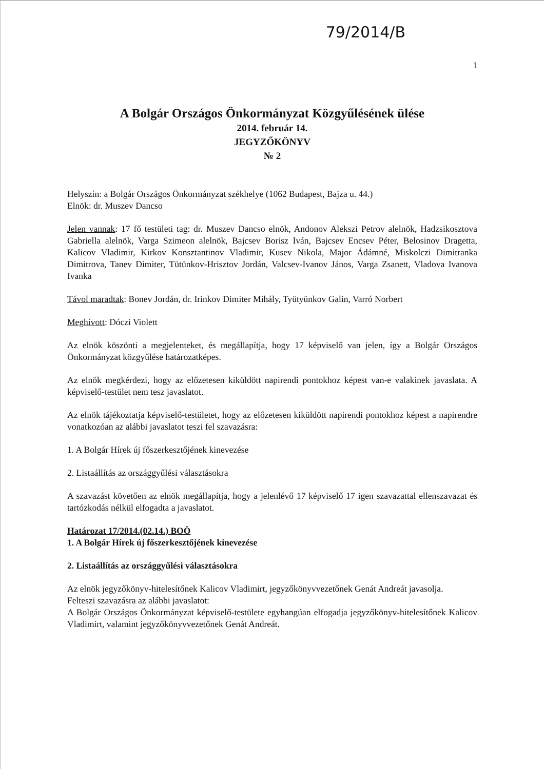79/2014/B
1
A Bolgár Országos Önkormányzat Közgyűlésének ülése
2014. február 14.
JEGYZŐKÖNYV
№ 2
Helyszín: a Bolgár Országos Önkormányzat székhelye (1062 Budapest, Bajza u. 44.)
Elnök: dr. Muszev Dancso
Jelen vannak: 17 fő testületi tag: dr. Muszev Dancso elnök, Andonov Alekszi Petrov alelnök, Hadzsikosztova Gabriella alelnök, Varga Szimeon alelnök, Bajcsev Borisz Iván, Bajcsev Encsev Péter, Belosinov Dragetta, Kalicov Vladimir, Kirkov Konsztantinov Vladimir, Kusev Nikola, Major Ádámné, Miskolczi Dimitranka Dimitrova, Tanev Dimiter, Tütünkov-Hrisztov Jordán, Valcsev-Ivanov János, Varga Zsanett, Vladova Ivanova Ivanka
Távol maradtak: Bonev Jordán, dr. Irinkov Dimiter Mihály, Tyütyünkov Galin, Varró Norbert
Meghívott: Dóczi Violett
Az elnök köszönti a megjelenteket, és megállapítja, hogy 17 képviselő van jelen, így a Bolgár Országos Önkormányzat közgyűlése határozatképes.
Az elnök megkérdezi, hogy az előzetesen kiküldött napirendi pontokhoz képest van-e valakinek javaslata. A képviselő-testület nem tesz javaslatot.
Az elnök tájékoztatja képviselő-testületet, hogy az előzetesen kiküldött napirendi pontokhoz képest a napirendre vonatkozóan az alábbi javaslatot teszi fel szavazásra:
1. A Bolgár Hírek új főszerkesztőjének kinevezése
2. Listaállítás az országgyűlési választásokra
A szavazást követően az elnök megállapítja, hogy a jelenlévő 17 képviselő 17 igen szavazattal ellenszavazat és tartózkodás nélkül elfogadta a javaslatot.
Határozat 17/2014.(02.14.) BOÖ
1. A Bolgár Hírek új főszerkesztőjének kinevezése
2. Listaállítás az országgyűlési választásokra
Az elnök jegyzőkönyv-hitelesítőnek Kalicov Vladimirt, jegyzőkönyvvezetőnek Genát Andreát javasolja.
Felteszi szavazásra az alábbi javaslatot:
A Bolgár Országos Önkormányzat képviselő-testülete egyhangúan elfogadja jegyzőkönyv-hitelesítőnek Kalicov Vladimirt, valamint jegyzőkönyvvezetőnek Genát Andreát.